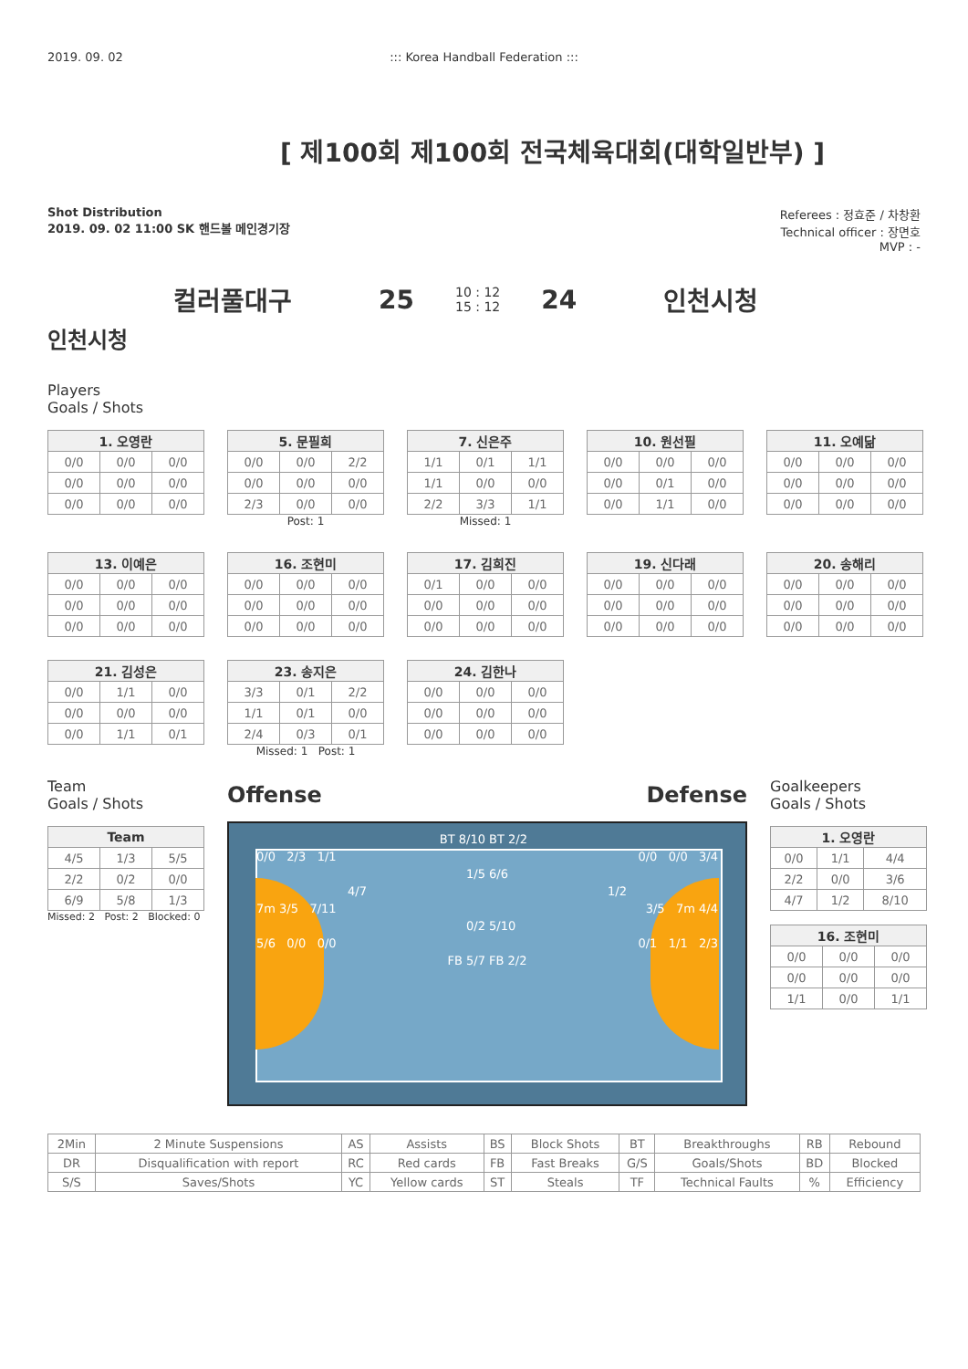2019. 09. 02 ::: Korea Handball Federation :::
[ 제100회 제100회 전국체육대회(대학일반부) ]
Shot Distribution
2019. 09. 02 11:00 SK 핸드볼 메인경기장
Referees : 정효준 / 차창환
Technical officer : 장면호
MVP : -
컬러풀대구 25 10 : 12
15 : 12 24 인천시청
인천시청
Players
Goals / Shots
| 1. 오영란 | | |
| --- | --- | --- |
| 0/0 | 0/0 | 0/0 |
| 0/0 | 0/0 | 0/0 |
| 0/0 | 0/0 | 0/0 |
| 5. 문필희 | | |
| --- | --- | --- |
| 0/0 | 0/0 | 2/2 |
| 0/0 | 0/0 | 0/0 |
| 2/3 | 0/0 | 0/0 |
Post: 1
| 7. 신은주 | | |
| --- | --- | --- |
| 1/1 | 0/1 | 1/1 |
| 1/1 | 0/0 | 0/0 |
| 2/2 | 3/3 | 1/1 |
Missed: 1
| 10. 원선필 | | |
| --- | --- | --- |
| 0/0 | 0/0 | 0/0 |
| 0/0 | 0/1 | 0/0 |
| 0/0 | 1/1 | 0/0 |
| 11. 오예닮 | | |
| --- | --- | --- |
| 0/0 | 0/0 | 0/0 |
| 0/0 | 0/0 | 0/0 |
| 0/0 | 0/0 | 0/0 |
| 13. 이예은 | | |
| --- | --- | --- |
| 0/0 | 0/0 | 0/0 |
| 0/0 | 0/0 | 0/0 |
| 0/0 | 0/0 | 0/0 |
| 16. 조현미 | | |
| --- | --- | --- |
| 0/0 | 0/0 | 0/0 |
| 0/0 | 0/0 | 0/0 |
| 0/0 | 0/0 | 0/0 |
| 17. 김희진 | | |
| --- | --- | --- |
| 0/1 | 0/0 | 0/0 |
| 0/0 | 0/0 | 0/0 |
| 0/0 | 0/0 | 0/0 |
| 19. 신다래 | | |
| --- | --- | --- |
| 0/0 | 0/0 | 0/0 |
| 0/0 | 0/0 | 0/0 |
| 0/0 | 0/0 | 0/0 |
| 20. 송해리 | | |
| --- | --- | --- |
| 0/0 | 0/0 | 0/0 |
| 0/0 | 0/0 | 0/0 |
| 0/0 | 0/0 | 0/0 |
| 21. 김성은 | | |
| --- | --- | --- |
| 0/0 | 1/1 | 0/0 |
| 0/0 | 0/0 | 0/0 |
| 0/0 | 1/1 | 0/1 |
| 23. 송지은 | | |
| --- | --- | --- |
| 3/3 | 0/1 | 2/2 |
| 1/1 | 0/1 | 0/0 |
| 2/4 | 0/3 | 0/1 |
Missed: 1 Post: 1
| 24. 김한나 | | |
| --- | --- | --- |
| 0/0 | 0/0 | 0/0 |
| 0/0 | 0/0 | 0/0 |
| 0/0 | 0/0 | 0/0 |
Team
Goals / Shots
| Team | | |
| --- | --- | --- |
| 4/5 | 1/3 | 5/5 |
| 2/2 | 0/2 | 0/0 |
| 6/9 | 5/8 | 1/3 |
Missed: 2 Post: 2 Blocked: 0
Offense Defense
BT 8/10
BT 2/2
0/0 2/3 1/1
0/0 0/0 3/4
1/5
6/6
4/7
1/2
7m 3/5 7/11
3/5 7m 4/4
0/2
5/10
5/6 0/0 0/0
0/1 1/1 2/3
FB 5/7
FB 2/2
Goalkeepers
Goals / Shots
| 1. 오영란 | | |
| --- | --- | --- |
| 0/0 | 1/1 | 4/4 |
| 2/2 | 0/0 | 3/6 |
| 4/7 | 1/2 | 8/10 |
| 16. 조현미 | | |
| --- | --- | --- |
| 0/0 | 0/0 | 0/0 |
| 0/0 | 0/0 | 0/0 |
| 1/1 | 0/0 | 1/1 |
| 2Min | 2 Minute Suspensions | AS | Assists | BS | Block Shots | BT | Breakthroughs | RB | Rebound |
| DR | Disqualification with report | RC | Red cards | FB | Fast Breaks | G/S | Goals/Shots | BD | Blocked |
| S/S | Saves/Shots | YC | Yellow cards | ST | Steals | TF | Technical Faults | % | Efficiency |